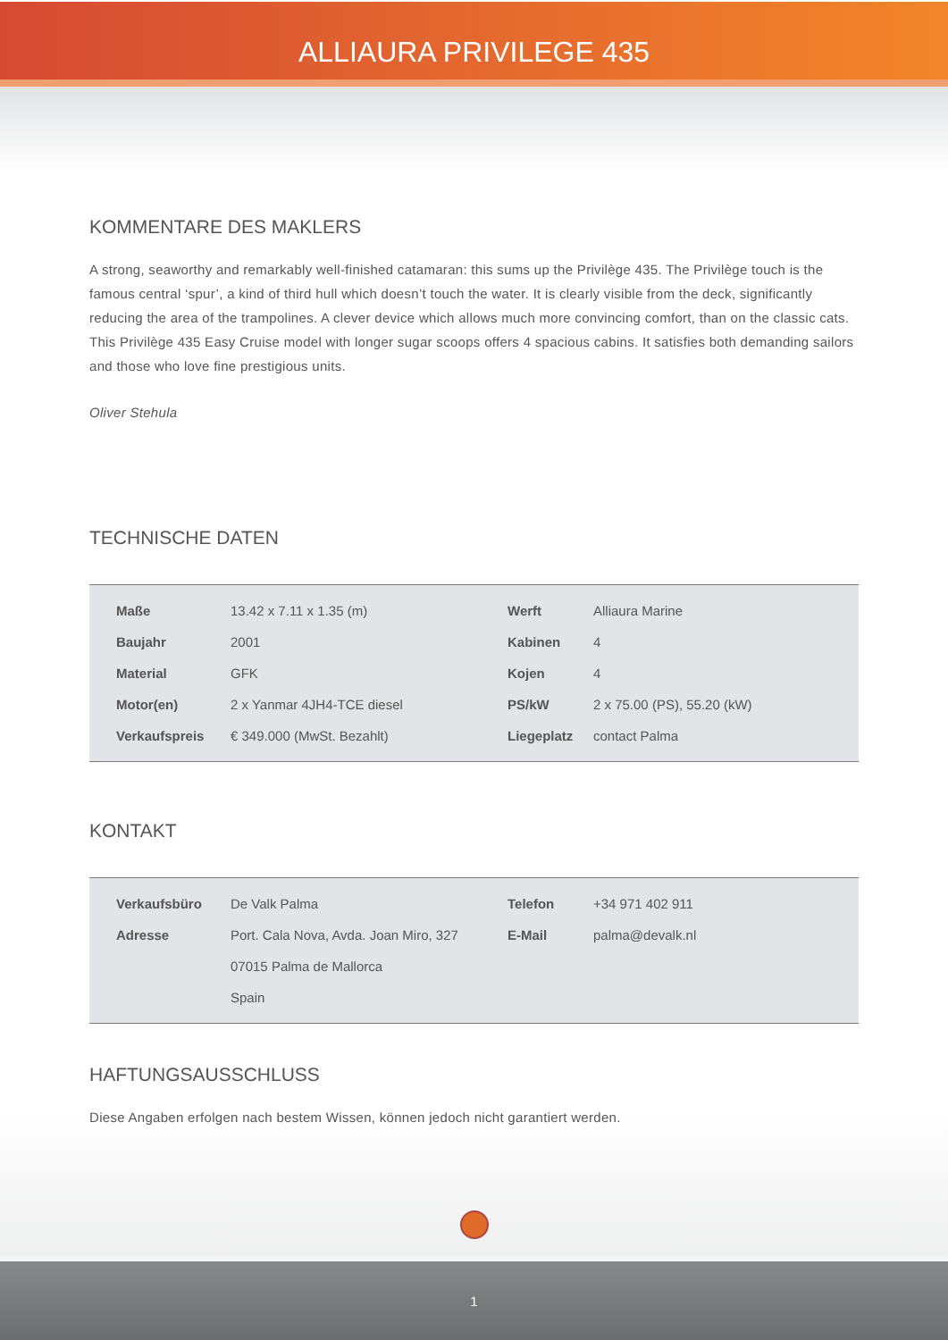ALLIAURA PRIVILEGE 435
KOMMENTARE DES MAKLERS
A strong, seaworthy and remarkably well-finished catamaran: this sums up the Privilège 435. The Privilège touch is the famous central ‘spur’, a kind of third hull which doesn’t touch the water. It is clearly visible from the deck, significantly reducing the area of the trampolines. A clever device which allows much more convincing comfort, than on the classic cats. This Privilège 435 Easy Cruise model with longer sugar scoops offers 4 spacious cabins. It satisfies both demanding sailors and those who love fine prestigious units.
Oliver Stehula
TECHNISCHE DATEN
| | Maße | 13.42 x 7.11 x 1.35 (m) | Werft | Alliaura Marine |
| | Baujahr | 2001 | Kabinen | 4 |
| | Material | GFK | Kojen | 4 |
| | Motor(en) | 2 x Yanmar 4JH4-TCE diesel | PS/kW | 2 x 75.00 (PS), 55.20 (kW) |
| | Verkaufspreis | € 349.000 (MwSt. Bezahlt) | Liegeplatz | contact Palma |
KONTAKT
| | Verkaufsbüro | De Valk Palma | Telefon | +34 971 402 911 |
| | Adresse | Port. Cala Nova, Avda. Joan Miro, 327 | E-Mail | palma@devalk.nl |
| | | 07015 Palma de Mallorca | | |
| | | Spain | | |
HAFTUNGSAUSSCHLUSS
Diese Angaben erfolgen nach bestem Wissen, können jedoch nicht garantiert werden.
1